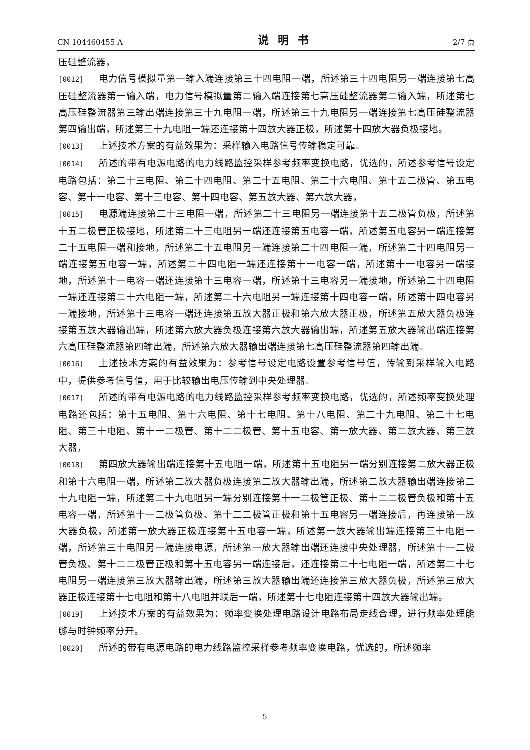CN 104460455 A 说明书 2/7 页
压硅整流器，
[0012] 电力信号模拟量第一输入端连接第三十四电阻一端，所述第三十四电阻另一端连接第七高压硅整流器第一输入端，电力信号模拟量第二输入端连接第七高压硅整流器第二输入端，所述第七高压硅整流器第三输出端连接第三十九电阻一端，所述第三十九电阻另一端连接第七高压硅整流器第四输出端，所述第三十九电阻一端还连接第十四放大器正极，所述第十四放大器负极接地。
[0013] 上述技术方案的有益效果为：采样输入电路信号传输稳定可靠。
[0014] 所述的带有电源电路的电力线路监控采样参考频率变换电路，优选的，所述参考信号设定电路包括：第二十三电阻、第二十四电阻、第二十五电阻、第二十六电阻、第十五二极管、第五电容、第十一电容、第十三电容、第十四电容、第五放大器、第六放大器，
[0015] 电源端连接第二十三电阻一端，所述第二十三电阻另一端连接第十五二极管负极，所述第十五二极管正极接地，所述第二十三电阻另一端还连接第五电容一端，所述第五电容另一端连接第二十五电阻一端和接地，所述第二十五电阻另一端连接第二十四电阻一端，所述第二十四电阻另一端连接第五电容一端，所述第二十四电阻一端还连接第十一电容一端，所述第十一电容另一端接地，所述第十一电容一端还连接第十三电容一端，所述第十三电容另一端接地，所述第二十四电阻一端还连接第二十六电阻一端，所述第二十六电阻另一端连接第十四电容一端，所述第十四电容另一端接地，所述第十三电容一端还连接第五放大器正极和第六放大器正极，所述第五放大器负极连接第五放大器输出端，所述第六放大器负极连接第六放大器输出端，所述第五放大器输出端连接第六高压硅整流器第四输出端，所述第六放大器输出端连接第七高压硅整流器第四输出端。
[0016] 上述技术方案的有益效果为：参考信号设定电路设置参考信号值，传输到采样输入电路中，提供参考信号值，用于比较输出电压传输到中央处理器。
[0017] 所述的带有电源电路的电力线路监控采样参考频率变换电路，优选的，所述频率变换处理电路还包括：第十五电阻、第十六电阻、第十七电阻、第十八电阻、第二十九电阻、第二十七电阻、第三十电阻、第十一二极管、第十二二极管、第十五电容、第一放大器、第二放大器、第三放大器，
[0018] 第四放大器输出端连接第十五电阻一端，所述第十五电阻另一端分别连接第二放大器正极和第十六电阻一端，所述第二放大器负极连接第二放大器输出端，所述第二放大器输出端连接第二十九电阻一端，所述第二十九电阻另一端分别连接第十一二极管正极、第十二二极管负极和第十五电容一端，所述第十一二极管负极、第十二二极管正极和第十五电容另一端连接后，再连接第一放大器负极，所述第一放大器正极连接第十五电容一端，所述第一放大器输出端连接第三十电阻一端，所述第三十电阻另一端连接电源，所述第一放大器输出端还连接中央处理器，所述第十一二极管负极、第十二二极管正极和第十五电容另一端连接后，还连接第二十七电阻一端，所述第二十七电阻另一端连接第三放大器输出端，所述第三放大器输出端还连接第三放大器负极，所述第三放大器正极连接第十七电阻和第十八电阻并联后一端，所述第十七电阻连接第十四放大器输出端。
[0019] 上述技术方案的有益效果为：频率变换处理电路设计电路布局走线合理，进行频率处理能够与时钟频率分开。
[0020] 所述的带有电源电路的电力线路监控采样参考频率变换电路，优选的，所述频率
5